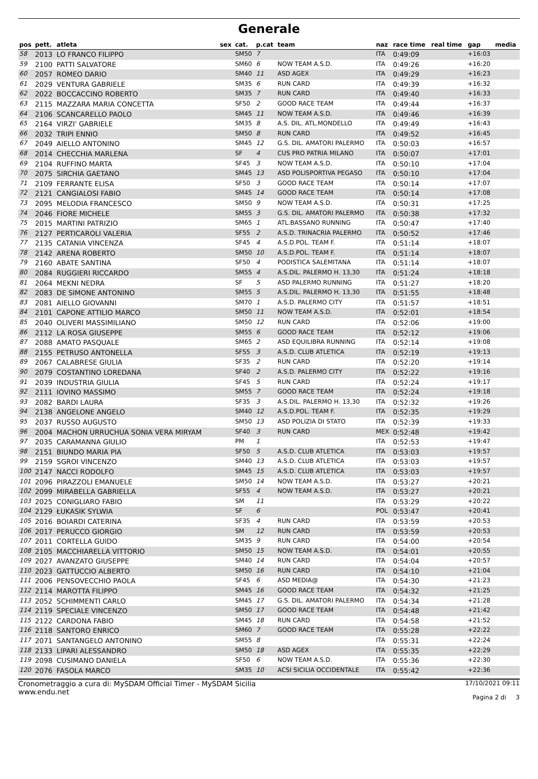Generale
| pos | pett. | atleta | sex | cat. | p.cat | team | naz | race time | real time | gap | media |
| --- | --- | --- | --- | --- | --- | --- | --- | --- | --- | --- | --- |
| 58 | 2013 | LO FRANCO FILIPPO | | SM50 | 7 | | ITA | 0:49:09 | | +16:03 | |
| 59 | 2100 | PATTI SALVATORE | | SM60 | 6 | NOW TEAM A.S.D. | ITA | 0:49:26 | | +16:20 | |
| 60 | 2057 | ROMEO DARIO | | SM40 | 11 | ASD AGEX | ITA | 0:49:29 | | +16:23 | |
| 61 | 2029 | VENTURA GABRIELE | | SM35 | 6 | RUN CARD | ITA | 0:49:39 | | +16:32 | |
| 62 | 2022 | BOCCACCINO ROBERTO | | SM35 | 7 | RUN CARD | ITA | 0:49:40 | | +16:33 | |
| 63 | 2115 | MAZZARA MARIA CONCETTA | | SF50 | 2 | GOOD RACE TEAM | ITA | 0:49:44 | | +16:37 | |
| 64 | 2106 | SCANCARELLO PAOLO | | SM45 | 11 | NOW TEAM A.S.D. | ITA | 0:49:46 | | +16:39 | |
| 65 | 2164 | VIRZI' GABRIELE | | SM35 | 8 | A.S. DIL. ATL.MONDELLO | ITA | 0:49:49 | | +16:43 | |
| 66 | 2032 | TRIPI ENNIO | | SM50 | 8 | RUN CARD | ITA | 0:49:52 | | +16:45 | |
| 67 | 2049 | AIELLO ANTONINO | | SM45 | 12 | G.S. DIL. AMATORI PALERMO | ITA | 0:50:03 | | +16:57 | |
| 68 | 2014 | CHECCHIA MARLENA | | SF | 4 | CUS PRO PATRIA MILANO | ITA | 0:50:07 | | +17:01 | |
| 69 | 2104 | RUFFINO MARTA | | SF45 | 3 | NOW TEAM A.S.D. | ITA | 0:50:10 | | +17:04 | |
| 70 | 2075 | SIRCHIA GAETANO | | SM45 | 13 | ASD POLISPORTIVA PEGASO | ITA | 0:50:10 | | +17:04 | |
| 71 | 2109 | FERRANTE ELISA | | SF50 | 3 | GOOD RACE TEAM | ITA | 0:50:14 | | +17:07 | |
| 72 | 2121 | CANGIALOSI FABIO | | SM45 | 14 | GOOD RACE TEAM | ITA | 0:50:14 | | +17:08 | |
| 73 | 2095 | MELODIA FRANCESCO | | SM50 | 9 | NOW TEAM A.S.D. | ITA | 0:50:31 | | +17:25 | |
| 74 | 2046 | FIORE MICHELE | | SM55 | 3 | G.S. DIL. AMATORI PALERMO | ITA | 0:50:38 | | +17:32 | |
| 75 | 2015 | MARTINI PATRIZIO | | SM65 | 1 | ATL.BASSANO RUNNING | ITA | 0:50:47 | | +17:40 | |
| 76 | 2127 | PERTICAROLI VALERIA | | SF55 | 2 | A.S.D. TRINACRIA PALERMO | ITA | 0:50:52 | | +17:46 | |
| 77 | 2135 | CATANIA VINCENZA | | SF45 | 4 | A.S.D.POL. TEAM F. | ITA | 0:51:14 | | +18:07 | |
| 78 | 2142 | ARENA ROBERTO | | SM50 | 10 | A.S.D.POL. TEAM F. | ITA | 0:51:14 | | +18:07 | |
| 79 | 2160 | ABATE SANTINA | | SF50 | 4 | PODISTICA SALEMITANA | ITA | 0:51:14 | | +18:07 | |
| 80 | 2084 | RUGGIERI RICCARDO | | SM55 | 4 | A.S.DIL. PALERMO H. 13,30 | ITA | 0:51:24 | | +18:18 | |
| 81 | 2064 | MEKNI NEDRA | | SF | 5 | ASD PALERMO RUNNING | ITA | 0:51:27 | | +18:20 | |
| 82 | 2083 | DE SIMONE ANTONINO | | SM55 | 5 | A.S.DIL. PALERMO H. 13,30 | ITA | 0:51:55 | | +18:48 | |
| 83 | 2081 | AIELLO GIOVANNI | | SM70 | 1 | A.S.D. PALERMO CITY | ITA | 0:51:57 | | +18:51 | |
| 84 | 2101 | CAPONE ATTILIO MARCO | | SM50 | 11 | NOW TEAM A.S.D. | ITA | 0:52:01 | | +18:54 | |
| 85 | 2040 | OLIVERI MASSIMILIANO | | SM50 | 12 | RUN CARD | ITA | 0:52:06 | | +19:00 | |
| 86 | 2112 | LA ROSA GIUSEPPE | | SM55 | 6 | GOOD RACE TEAM | ITA | 0:52:12 | | +19:06 | |
| 87 | 2088 | AMATO PASQUALE | | SM65 | 2 | ASD EQUILIBRA RUNNING | ITA | 0:52:14 | | +19:08 | |
| 88 | 2155 | PETRUSO ANTONELLA | | SF55 | 3 | A.S.D. CLUB ATLETICA | ITA | 0:52:19 | | +19:13 | |
| 89 | 2067 | CALABRESE GIULIA | | SF35 | 2 | RUN CARD | ITA | 0:52:20 | | +19:14 | |
| 90 | 2079 | COSTANTINO LOREDANA | | SF40 | 2 | A.S.D. PALERMO CITY | ITA | 0:52:22 | | +19:16 | |
| 91 | 2039 | INDUSTRIA GIULIA | | SF45 | 5 | RUN CARD | ITA | 0:52:24 | | +19:17 | |
| 92 | 2111 | IOVINO MASSIMO | | SM55 | 7 | GOOD RACE TEAM | ITA | 0:52:24 | | +19:18 | |
| 93 | 2082 | BARDI LAURA | | SF35 | 3 | A.S.DIL. PALERMO H. 13,30 | ITA | 0:52:32 | | +19:26 | |
| 94 | 2138 | ANGELONE ANGELO | | SM40 | 12 | A.S.D.POL. TEAM F. | ITA | 0:52:35 | | +19:29 | |
| 95 | 2037 | RUSSO AUGUSTO | | SM50 | 13 | ASD POLIZIA DI STATO | ITA | 0:52:39 | | +19:33 | |
| 96 | 2004 | MACHON URRUCHUA SONIA VERA MIRYAM | | SF40 | 3 | RUN CARD | MEX | 0:52:48 | | +19:42 | |
| 97 | 2035 | CARAMANNA GIULIO | | PM | 1 | | ITA | 0:52:53 | | +19:47 | |
| 98 | 2151 | BIUNDO MARIA PIA | | SF50 | 5 | A.S.D. CLUB ATLETICA | ITA | 0:53:03 | | +19:57 | |
| 99 | 2159 | SGROI VINCENZO | | SM40 | 13 | A.S.D. CLUB ATLETICA | ITA | 0:53:03 | | +19:57 | |
| 100 | 2147 | NACCI RODOLFO | | SM45 | 15 | A.S.D. CLUB ATLETICA | ITA | 0:53:03 | | +19:57 | |
| 101 | 2096 | PIRAZZOLI EMANUELE | | SM50 | 14 | NOW TEAM A.S.D. | ITA | 0:53:27 | | +20:21 | |
| 102 | 2099 | MIRABELLA GABRIELLA | | SF55 | 4 | NOW TEAM A.S.D. | ITA | 0:53:27 | | +20:21 | |
| 103 | 2025 | CONIGLIARO FABIO | | SM | 11 | | ITA | 0:53:29 | | +20:22 | |
| 104 | 2129 | ŁUKASIK SYLWIA | | SF | 6 | | POL | 0:53:47 | | +20:41 | |
| 105 | 2016 | BOIARDI CATERINA | | SF35 | 4 | RUN CARD | ITA | 0:53:59 | | +20:53 | |
| 106 | 2017 | PERUCCO GIORGIO | | SM | 12 | RUN CARD | ITA | 0:53:59 | | +20:53 | |
| 107 | 2011 | CORTELLA GUIDO | | SM35 | 9 | RUN CARD | ITA | 0:54:00 | | +20:54 | |
| 108 | 2105 | MACCHIARELLA VITTORIO | | SM50 | 15 | NOW TEAM A.S.D. | ITA | 0:54:01 | | +20:55 | |
| 109 | 2027 | AVANZATO GIUSEPPE | | SM40 | 14 | RUN CARD | ITA | 0:54:04 | | +20:57 | |
| 110 | 2023 | GATTUCCIO ALBERTO | | SM50 | 16 | RUN CARD | ITA | 0:54:10 | | +21:04 | |
| 111 | 2006 | PENSOVECCHIO PAOLA | | SF45 | 6 | ASD MEDIA@ | ITA | 0:54:30 | | +21:23 | |
| 112 | 2114 | MAROTTA FILIPPO | | SM45 | 16 | GOOD RACE TEAM | ITA | 0:54:32 | | +21:25 | |
| 113 | 2052 | SCHIMMENTI CARLO | | SM45 | 17 | G.S. DIL. AMATORI PALERMO | ITA | 0:54:34 | | +21:28 | |
| 114 | 2119 | SPECIALE VINCENZO | | SM50 | 17 | GOOD RACE TEAM | ITA | 0:54:48 | | +21:42 | |
| 115 | 2122 | CARDONA FABIO | | SM45 | 18 | RUN CARD | ITA | 0:54:58 | | +21:52 | |
| 116 | 2118 | SANTORO ENRICO | | SM60 | 7 | GOOD RACE TEAM | ITA | 0:55:28 | | +22:22 | |
| 117 | 2071 | SANTANGELO ANTONINO | | SM55 | 8 | | ITA | 0:55:31 | | +22:24 | |
| 118 | 2133 | LIPARI ALESSANDRO | | SM50 | 18 | ASD AGEX | ITA | 0:55:35 | | +22:29 | |
| 119 | 2098 | CUSIMANO DANIELA | | SF50 | 6 | NOW TEAM A.S.D. | ITA | 0:55:36 | | +22:30 | |
| 120 | 2076 | FASOLA MARCO | | SM35 | 10 | ACSI SICILIA OCCIDENTALE | ITA | 0:55:42 | | +22:36 | |
Cronometraggio a cura di: MySDAM Official Timer - MySDAM Sicilia
www.endu.net
17/10/2021 09:11
Pagina 2 di 3